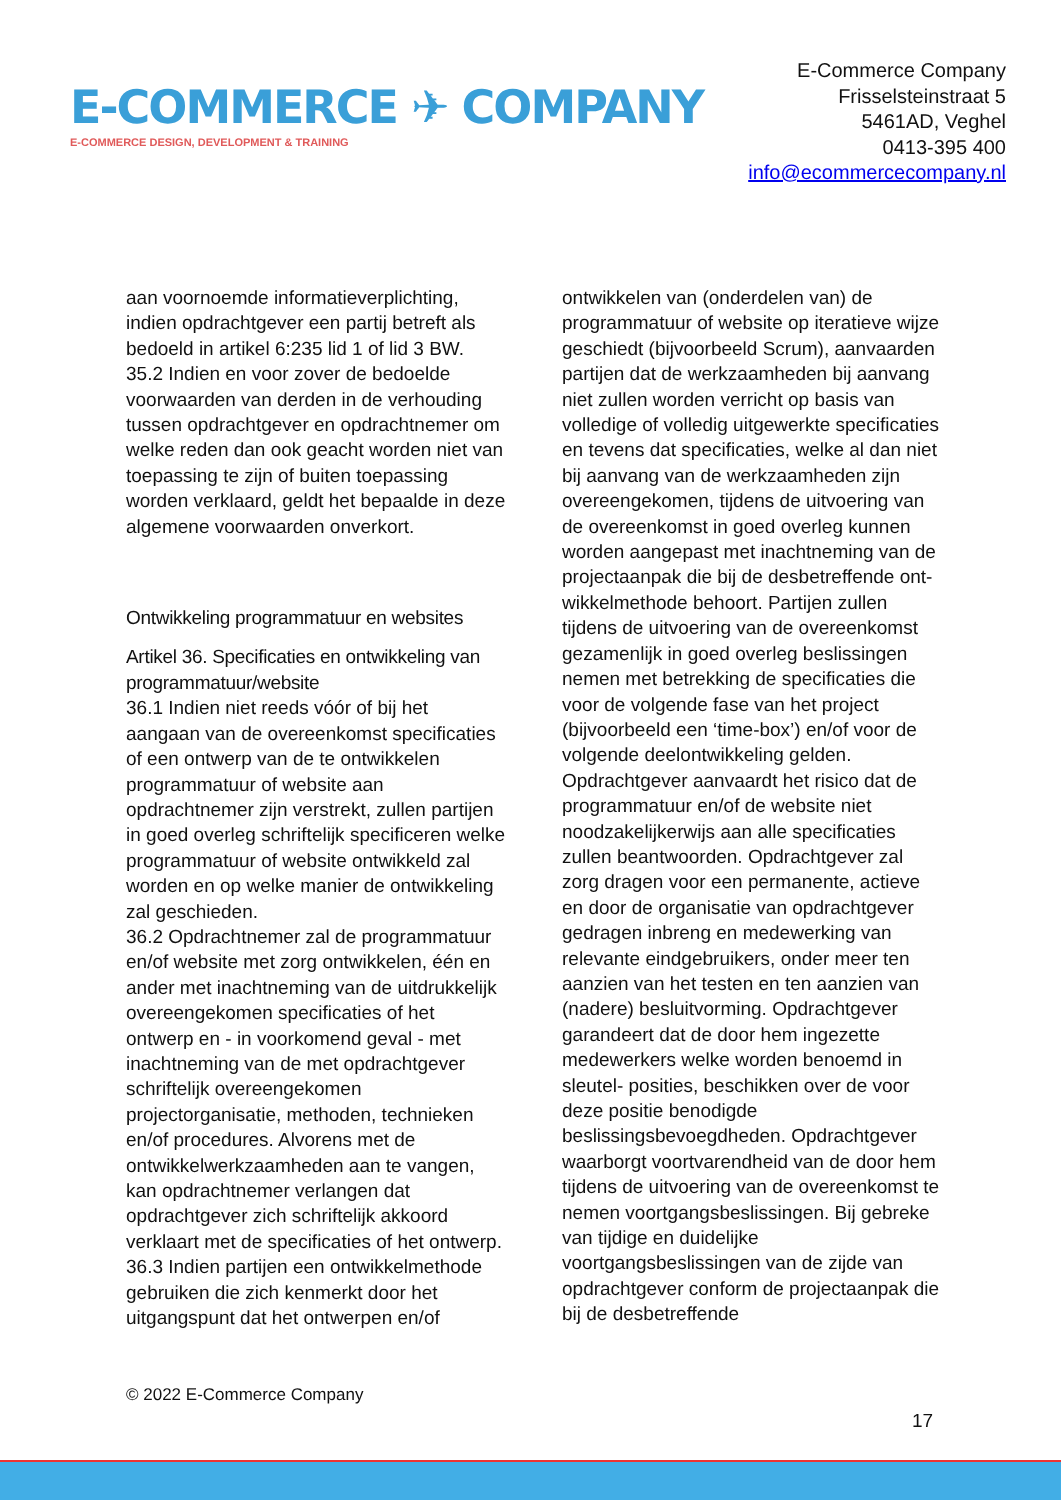E-COMMERCE ✈ COMPANY
E-COMMERCE DESIGN, DEVELOPMENT & TRAINING
E-Commerce Company
Frisselsteinstraat 5
5461AD, Veghel
0413-395 400
info@ecommercecompany.nl
aan voornoemde informatieverplichting, indien opdrachtgever een partij betreft als bedoeld in artikel 6:235 lid 1 of lid 3 BW.
35.2 Indien en voor zover de bedoelde voorwaarden van derden in de verhouding tussen opdrachtgever en opdrachtnemer om welke reden dan ook geacht worden niet van toepassing te zijn of buiten toepassing worden verklaard, geldt het bepaalde in deze algemene voorwaarden onverkort.
Ontwikkeling programmatuur en websites
Artikel 36. Specificaties en ontwikkeling van programmatuur/website
36.1 Indien niet reeds vóór of bij het aangaan van de overeenkomst specificaties of een ontwerp van de te ontwikkelen programmatuur of website aan opdrachtnemer zijn verstrekt, zullen partijen in goed overleg schriftelijk specificeren welke programmatuur of website ontwikkeld zal worden en op welke manier de ontwikkeling zal geschieden.
36.2 Opdrachtnemer zal de programmatuur en/of website met zorg ontwikkelen, één en ander met inachtneming van de uitdrukkelijk overeengekomen specificaties of het ontwerp en - in voorkomend geval - met inachtneming van de met opdrachtgever schriftelijk overeengekomen projectorganisatie, methoden, technieken en/of procedures. Alvorens met de ontwikkelwerkzaamheden aan te vangen, kan opdrachtnemer verlangen dat opdrachtgever zich schriftelijk akkoord verklaart met de specificaties of het ontwerp.
36.3 Indien partijen een ontwikkelmethode gebruiken die zich kenmerkt door het uitgangspunt dat het ontwerpen en/of
ontwikkelen van (onderdelen van) de programmatuur of website op iteratieve wijze geschiedt (bijvoorbeeld Scrum), aanvaarden partijen dat de werkzaamheden bij aanvang niet zullen worden verricht op basis van volledige of volledig uitgewerkte specificaties en tevens dat specificaties, welke al dan niet bij aanvang van de werkzaamheden zijn overeengekomen, tijdens de uitvoering van de overeenkomst in goed overleg kunnen worden aangepast met inachtneming van de projectaanpak die bij de desbetreffende ont- wikkelmethode behoort. Partijen zullen tijdens de uitvoering van de overeenkomst gezamenlijk in goed overleg beslissingen nemen met betrekking de specificaties die voor de volgende fase van het project (bijvoorbeeld een ‘time-box’) en/of voor de volgende deelontwikkeling gelden. Opdrachtgever aanvaardt het risico dat de programmatuur en/of de website niet noodzakelijkerwijs aan alle specificaties zullen beantwoorden. Opdrachtgever zal zorg dragen voor een permanente, actieve en door de organisatie van opdrachtgever gedragen inbreng en medewerking van relevante eindgebruikers, onder meer ten aanzien van het testen en ten aanzien van (nadere) besluitvorming. Opdrachtgever garandeert dat de door hem ingezette medewerkers welke worden benoemd in sleutel- posities, beschikken over de voor deze positie benodigde beslissingsbevoegdheden. Opdrachtgever waarborgt voortvarendheid van de door hem tijdens de uitvoering van de overeenkomst te nemen voortgangsbeslissingen. Bij gebreke van tijdige en duidelijke voortgangsbeslissingen van de zijde van opdrachtgever conform de projectaanpak die bij de desbetreffende
© 2022 E-Commerce Company
17